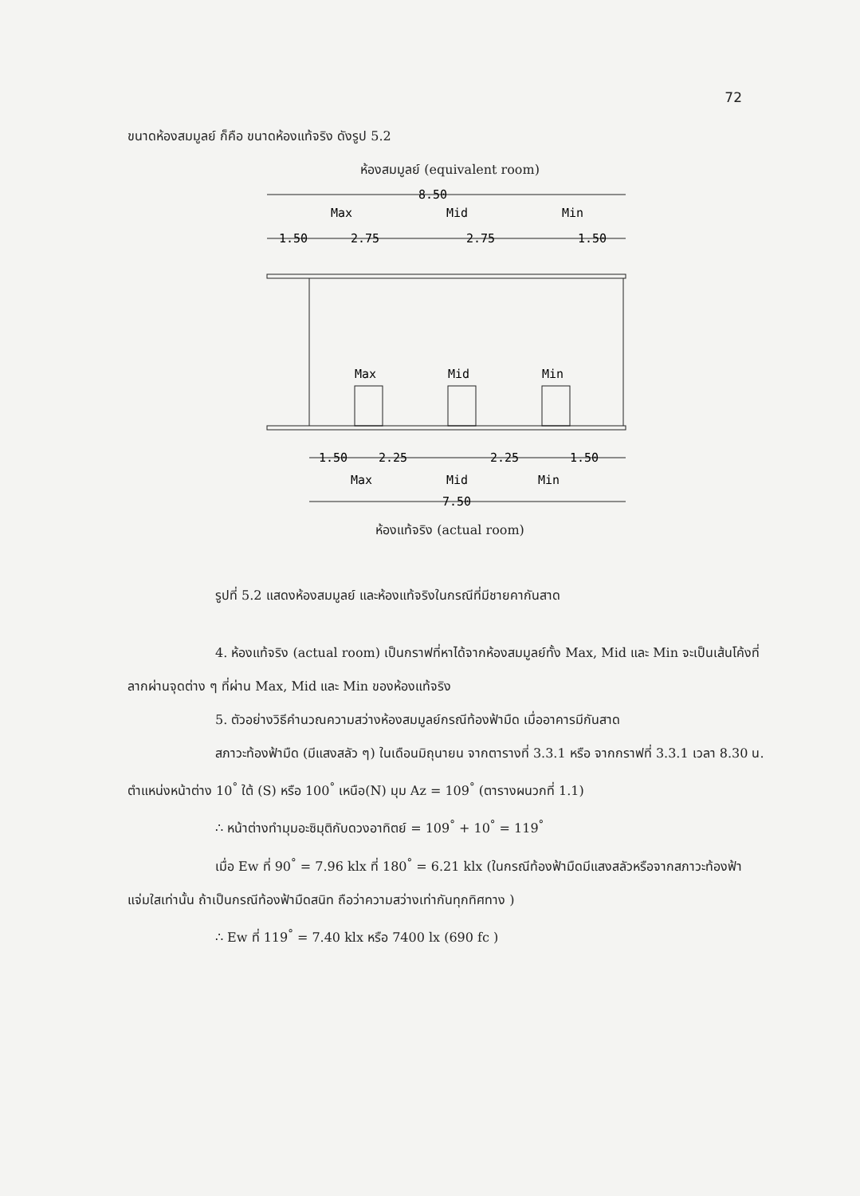72
ขนาดห้องสมมูลย์ ก็คือ ขนาดห้องแท้จริง ดังรูป 5.2
ห้องสมมูลย์ (equivalent room)
8.50
Max
Mid
Min
1.50
2.75
2.75
1.50
Max
Mid
Min
1.50
2.25
2.25
1.50
Max
Mid
Min
7.50
ห้องแท้จริง (actual room)
รูปที่ 5.2 แสดงห้องสมมูลย์ และห้องแท้จริงในกรณีที่มีชายคากันสาด
4. ห้องแท้จริง (actual room) เป็นกราฟที่หาได้จากห้องสมมูลย์ทั้ง Max, Mid และ Min จะเป็นเส้นโค้งที่ลากผ่านจุดต่าง ๆ ที่ผ่าน Max, Mid และ Min ของห้องแท้จริง
5. ตัวอย่างวิธีคำนวณความสว่างห้องสมมูลย์กรณีท้องฟ้ามืด เมื่ออาคารมีกันสาด
สภาวะท้องฟ้ามืด (มีแสงสลัว ๆ) ในเดือนมิถุนายน จากตารางที่ 3.3.1 หรือ จากกราฟที่ 3.3.1 เวลา 8.30 น. ตำแหน่งหน้าต่าง 10<sup>°</sup> ใต้ (S) หรือ 100<sup>°</sup> เหนือ(N) มุม Az = 109<sup>°</sup> (ตารางผนวกที่ 1.1)
∴ หน้าต่างทำมุมอะซิมุติกับดวงอาทิตย์ = 109<sup>°</sup> + 10<sup>°</sup> = 119<sup>°</sup>
เมื่อ Ew ที่ 90<sup>°</sup> = 7.96 klx ที่ 180<sup>°</sup> = 6.21 klx (ในกรณีท้องฟ้ามืดมีแสงสลัวหรือจากสภาวะท้องฟ้าแจ่มใสเท่านั้น ถ้าเป็นกรณีท้องฟ้ามืดสนิท ถือว่าความสว่างเท่ากันทุกทิศทาง )
∴ Ew ที่ 119<sup>°</sup> = 7.40 klx หรือ 7400 lx (690 fc )